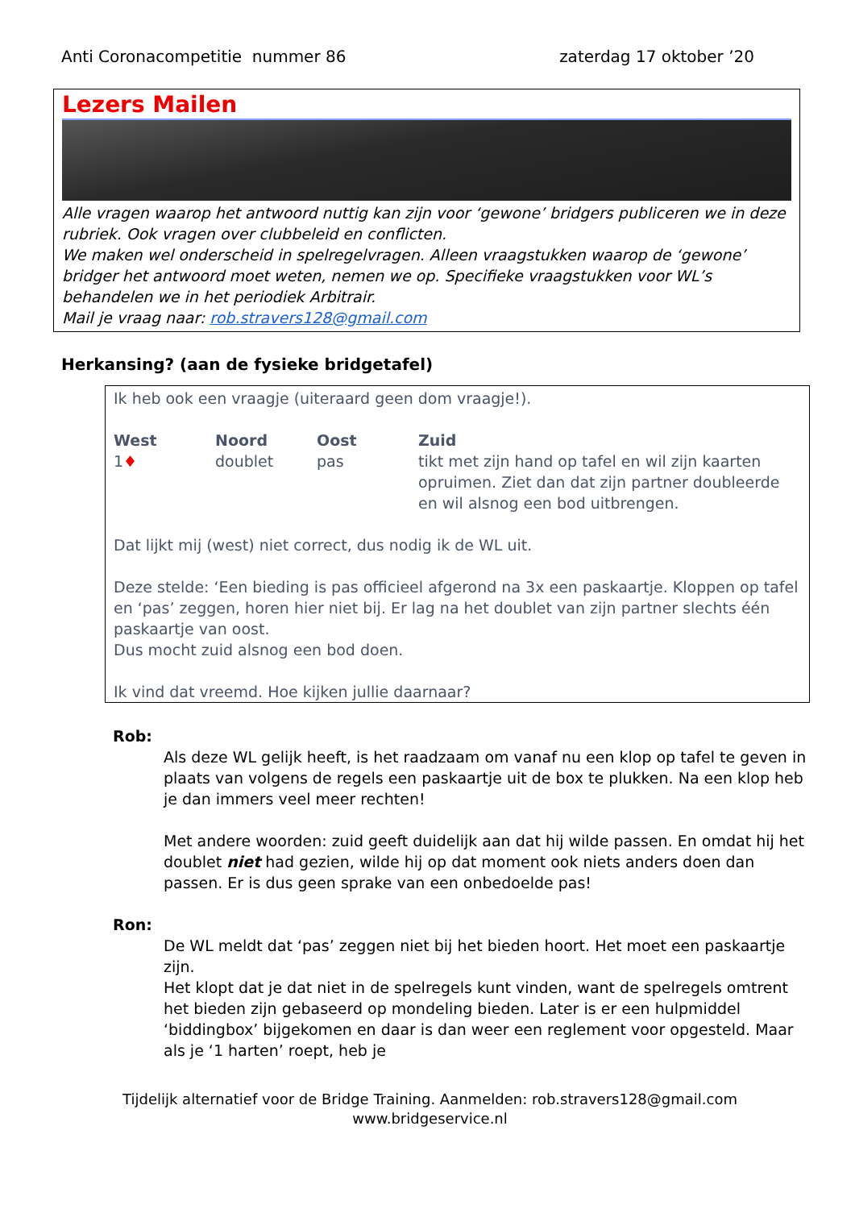Anti Coronacompetitie nummer 86 zaterdag 17 oktober ’20
Lezers Mailen
Alle vragen waarop het antwoord nuttig kan zijn voor ‘gewone’ bridgers publiceren we in deze rubriek. Ook vragen over clubbeleid en conflicten.
We maken wel onderscheid in spelregelvragen. Alleen vraagstukken waarop de ‘gewone’ bridger het antwoord moet weten, nemen we op. Specifieke vraagstukken voor WL’s behandelen we in het periodiek Arbitrair.
Mail je vraag naar: rob.stravers128@gmail.com
Herkansing? (aan de fysieke bridgetafel)
Ik heb ook een vraagje (uiteraard geen dom vraagje!).
| West | Noord | Oost | Zuid |
| --- | --- | --- | --- |
| 1 ♦ | doublet | pas | tikt met zijn hand op tafel en wil zijn kaarten opruimen. Ziet dan dat zijn partner doubleerde en wil alsnog een bod uitbrengen. |
Dat lijkt mij (west) niet correct, dus nodig ik de WL uit.
Deze stelde: ‘Een bieding is pas officieel afgerond na 3x een paskaartje. Kloppen op tafel en ‘pas’ zeggen, horen hier niet bij. Er lag na het doublet van zijn partner slechts één paskaartje van oost.
Dus mocht zuid alsnog een bod doen.
Ik vind dat vreemd. Hoe kijken jullie daarnaar?
Rob:
Als deze WL gelijk heeft, is het raadzaam om vanaf nu een klop op tafel te geven in plaats van volgens de regels een paskaartje uit de box te plukken. Na een klop heb je dan immers veel meer rechten!
Met andere woorden: zuid geeft duidelijk aan dat hij wilde passen. En omdat hij het doublet niet had gezien, wilde hij op dat moment ook niets anders doen dan passen. Er is dus geen sprake van een onbedoelde pas!
Ron:
De WL meldt dat ‘pas’ zeggen niet bij het bieden hoort. Het moet een paskaartje zijn.
Het klopt dat je dat niet in de spelregels kunt vinden, want de spelregels omtrent het bieden zijn gebaseerd op mondeling bieden. Later is er een hulpmiddel ‘biddingbox’ bijgekomen en daar is dan weer een reglement voor opgesteld. Maar als je ‘1 harten’ roept, heb je
Tijdelijk alternatief voor de Bridge Training. Aanmelden: rob.stravers128@gmail.com
www.bridgeservice.nl